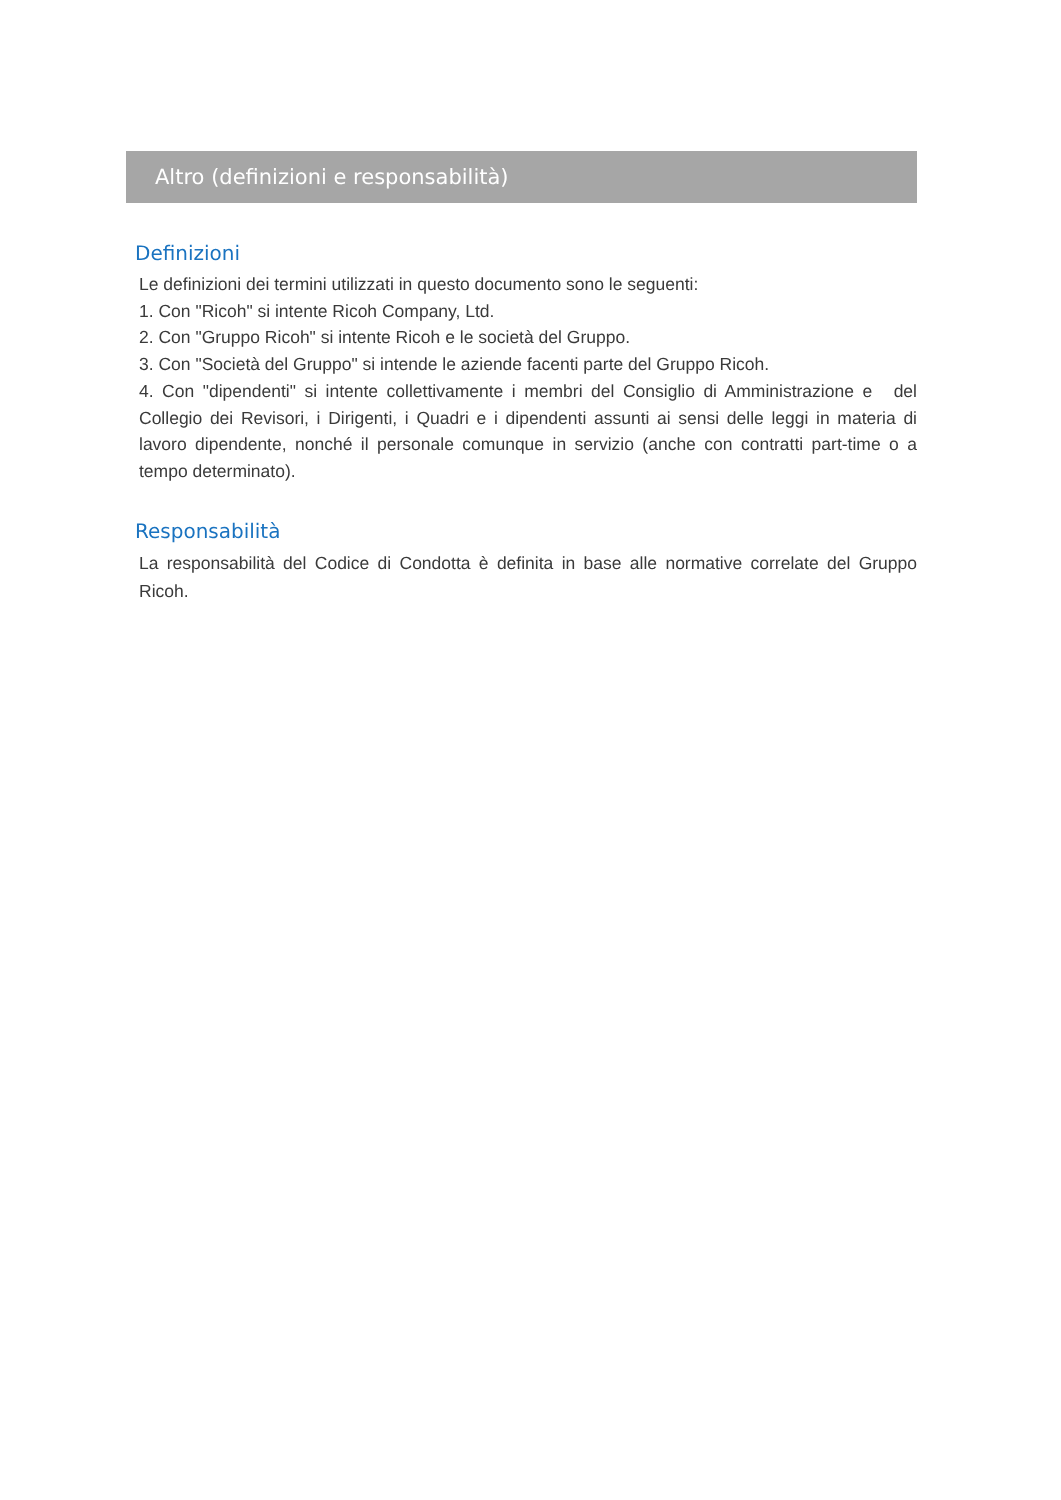Altro (definizioni e responsabilità)
Definizioni
Le definizioni dei termini utilizzati in questo documento sono le seguenti:
1. Con "Ricoh" si intente Ricoh Company, Ltd.
2. Con "Gruppo Ricoh" si intente Ricoh e le società del Gruppo.
3. Con "Società del Gruppo" si intende le aziende facenti parte del Gruppo Ricoh.
4. Con "dipendenti" si intente collettivamente i membri del Consiglio di Amministrazione e del Collegio dei Revisori, i Dirigenti, i Quadri e i dipendenti assunti ai sensi delle leggi in materia di lavoro dipendente, nonché il personale comunque in servizio (anche con contratti part-time o a tempo determinato).
Responsabilità
La responsabilità del Codice di Condotta è definita in base alle normative correlate del Gruppo Ricoh.